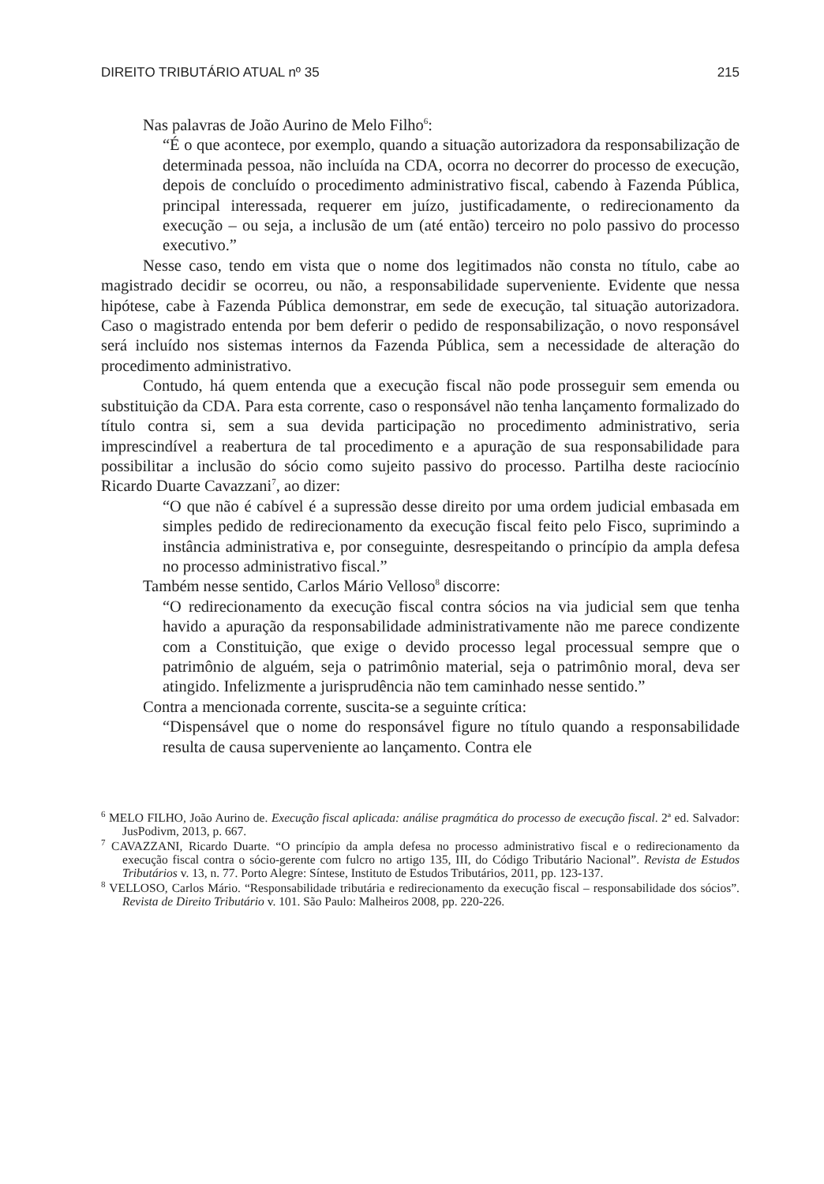DIREITO TRIBUTÁRIO ATUAL nº 35 215
Nas palavras de João Aurino de Melo Filho<sup>6</sup>:
“É o que acontece, por exemplo, quando a situação autorizadora da responsabilização de determinada pessoa, não incluída na CDA, ocorra no decorrer do processo de execução, depois de concluído o procedimento administrativo fiscal, cabendo à Fazenda Pública, principal interessada, requerer em juízo, justificadamente, o redirecionamento da execução – ou seja, a inclusão de um (até então) terceiro no polo passivo do processo executivo.”
Nesse caso, tendo em vista que o nome dos legitimados não consta no título, cabe ao magistrado decidir se ocorreu, ou não, a responsabilidade superveniente. Evidente que nessa hipótese, cabe à Fazenda Pública demonstrar, em sede de execução, tal situação autorizadora. Caso o magistrado entenda por bem deferir o pedido de responsabilização, o novo responsável será incluído nos sistemas internos da Fazenda Pública, sem a necessidade de alteração do procedimento administrativo.
Contudo, há quem entenda que a execução fiscal não pode prosseguir sem emenda ou substituição da CDA. Para esta corrente, caso o responsável não tenha lançamento formalizado do título contra si, sem a sua devida participação no procedimento administrativo, seria imprescindível a reabertura de tal procedimento e a apuração de sua responsabilidade para possibilitar a inclusão do sócio como sujeito passivo do processo. Partilha deste raciocínio Ricardo Duarte Cavazzani<sup>7</sup>, ao dizer:
“O que não é cabível é a supressão desse direito por uma ordem judicial embasada em simples pedido de redirecionamento da execução fiscal feito pelo Fisco, suprimindo a instância administrativa e, por conseguinte, desrespeitando o princípio da ampla defesa no processo administrativo fiscal.”
Também nesse sentido, Carlos Mário Velloso<sup>8</sup> discorre:
“O redirecionamento da execução fiscal contra sócios na via judicial sem que tenha havido a apuração da responsabilidade administrativamente não me parece condizente com a Constituição, que exige o devido processo legal processual sempre que o patrimônio de alguém, seja o patrimônio material, seja o patrimônio moral, deva ser atingido. Infelizmente a jurisprudência não tem caminhado nesse sentido.”
Contra a mencionada corrente, suscita-se a seguinte crítica:
“Dispensável que o nome do responsável figure no título quando a responsabilidade resulta de causa superveniente ao lançamento. Contra ele
<sup>6</sup> MELO FILHO, João Aurino de. Execução fiscal aplicada: análise pragmática do processo de execução fiscal. 2ª ed. Salvador: JusPodivm, 2013, p. 667.
<sup>7</sup> CAVAZZANI, Ricardo Duarte. “O princípio da ampla defesa no processo administrativo fiscal e o redirecionamento da execução fiscal contra o sócio-gerente com fulcro no artigo 135, III, do Código Tributário Nacional”. Revista de Estudos Tributários v. 13, n. 77. Porto Alegre: Síntese, Instituto de Estudos Tributários, 2011, pp. 123-137.
<sup>8</sup> VELLOSO, Carlos Mário. “Responsabilidade tributária e redirecionamento da execução fiscal – responsabilidade dos sócios”. Revista de Direito Tributário v. 101. São Paulo: Malheiros 2008, pp. 220-226.